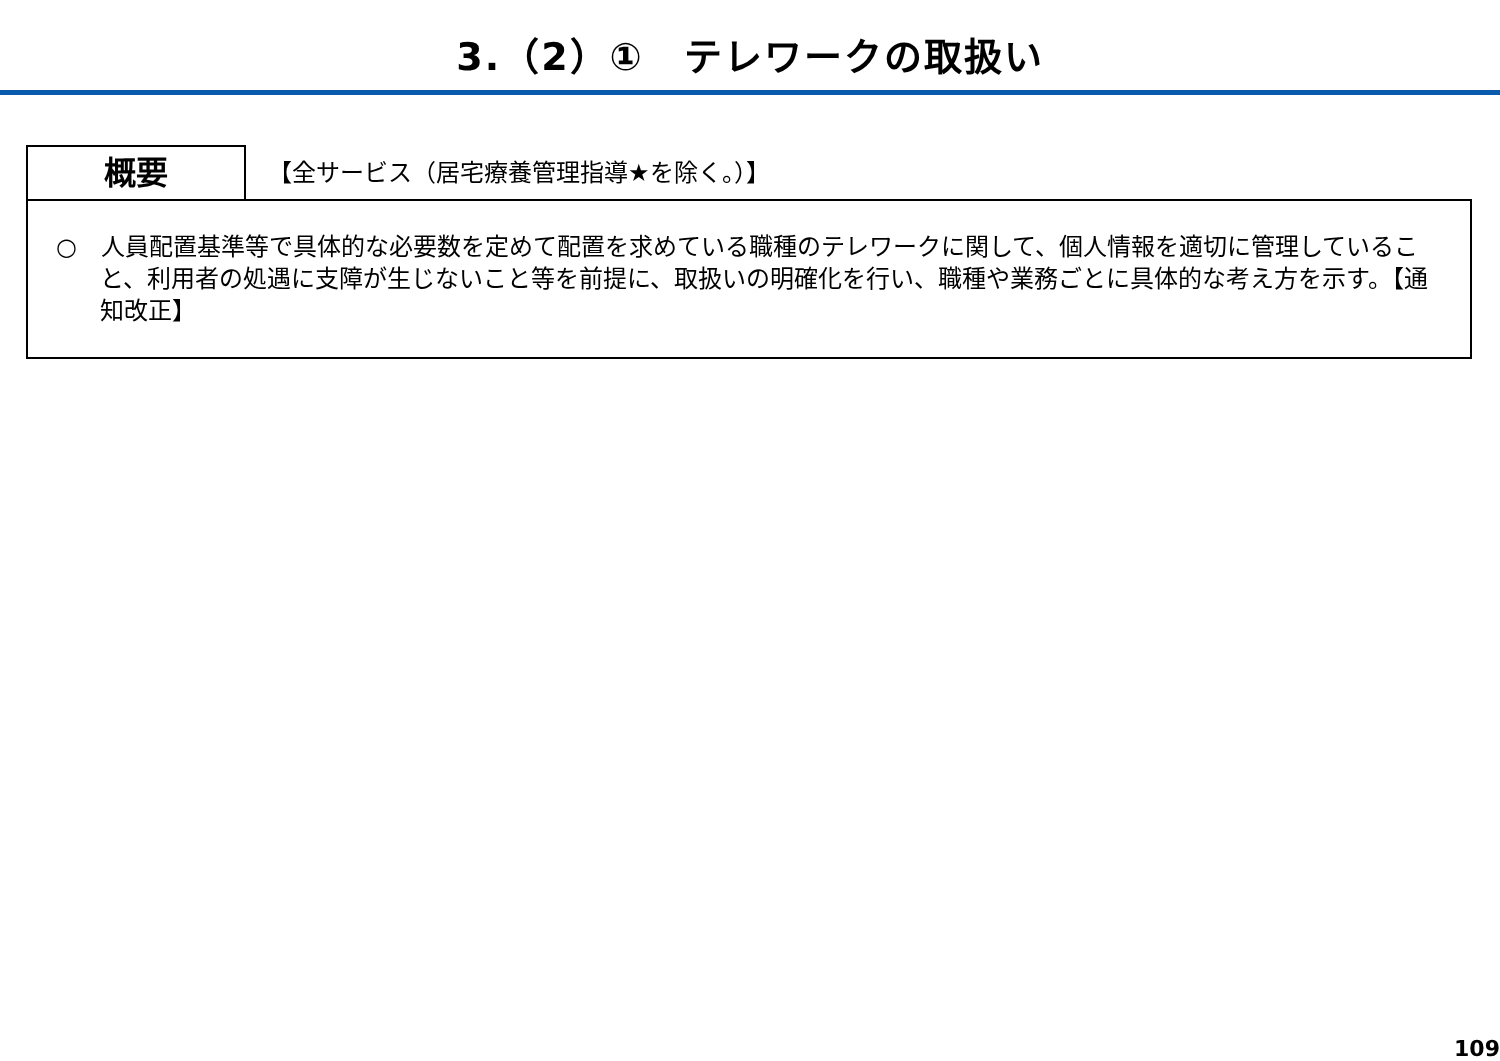3.（2）①　テレワークの取扱い
概要
【全サービス（居宅療養管理指導★を除く。）】
○　人員配置基準等で具体的な必要数を定めて配置を求めている職種のテレワークに関して、個人情報を適切に管理していること、利用者の処遇に支障が生じないこと等を前提に、取扱いの明確化を行い、職種や業務ごとに具体的な考え方を示す。【通知改正】
109